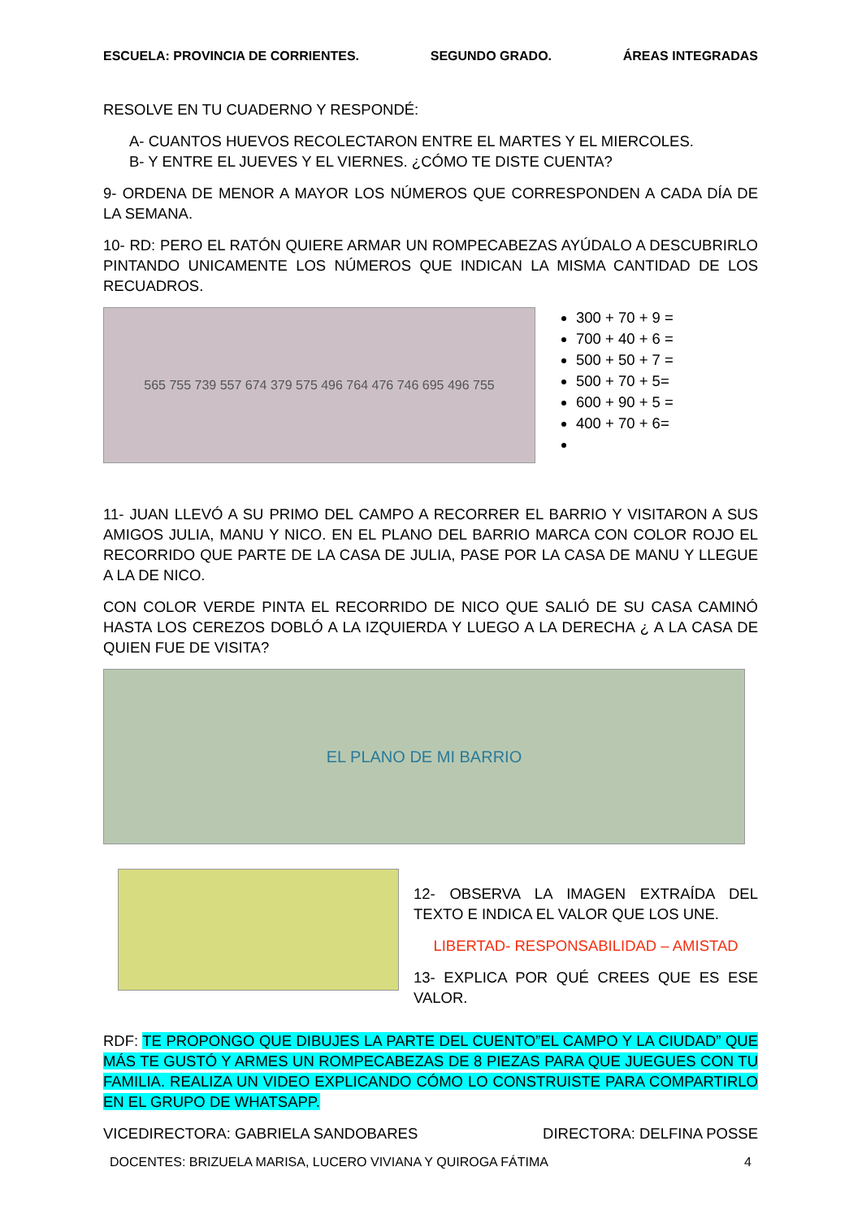ESCUELA: PROVINCIA DE CORRIENTES. SEGUNDO GRADO. ÁREAS INTEGRADAS
RESOLVE EN TU CUADERNO Y RESPONDÉ:
A- CUANTOS HUEVOS RECOLECTARON ENTRE EL MARTES Y EL MIERCOLES.
B- Y ENTRE EL JUEVES Y EL VIERNES. ¿CÓMO TE DISTE CUENTA?
9- ORDENA DE MENOR A MAYOR LOS NÚMEROS QUE CORRESPONDEN A CADA DÍA DE LA SEMANA.
10- RD: PERO EL RATÓN QUIERE ARMAR UN ROMPECABEZAS AYÚDALO A DESCUBRIRLO PINTANDO UNICAMENTE LOS NÚMEROS QUE INDICAN LA MISMA CANTIDAD DE LOS RECUADROS.
565 755 739 557 674 379 575 496 764 476 746 695 496 755
300 + 70 + 9 =
700 + 40 + 6 =
500 + 50 + 7 =
500 + 70 + 5=
600 + 90 + 5 =
400 + 70 + 6=
11- JUAN LLEVÓ A SU PRIMO DEL CAMPO A RECORRER EL BARRIO Y VISITARON A SUS AMIGOS JULIA, MANU Y NICO. EN EL PLANO DEL BARRIO MARCA CON COLOR ROJO EL RECORRIDO QUE PARTE DE LA CASA DE JULIA, PASE POR LA CASA DE MANU Y LLEGUE A LA DE NICO.
CON COLOR VERDE PINTA EL RECORRIDO DE NICO QUE SALIÓ DE SU CASA CAMINÓ HASTA LOS CEREZOS DOBLÓ A LA IZQUIERDA Y LUEGO A LA DERECHA ¿ A LA CASA DE QUIEN FUE DE VISITA?
EL PLANO DE MI BARRIO
12- OBSERVA LA IMAGEN EXTRAÍDA DEL TEXTO E INDICA EL VALOR QUE LOS UNE.
LIBERTAD- RESPONSABILIDAD – AMISTAD
13- EXPLICA POR QUÉ CREES QUE ES ESE VALOR.
RDF: TE PROPONGO QUE DIBUJES LA PARTE DEL CUENTO”EL CAMPO Y LA CIUDAD” QUE MÁS TE GUSTÓ Y ARMES UN ROMPECABEZAS DE 8 PIEZAS PARA QUE JUEGUES CON TU FAMILIA. REALIZA UN VIDEO EXPLICANDO CÓMO LO CONSTRUISTE PARA COMPARTIRLO EN EL GRUPO DE WHATSAPP.
VICEDIRECTORA: GABRIELA SANDOBARES DIRECTORA: DELFINA POSSE
DOCENTES: BRIZUELA MARISA, LUCERO VIVIANA Y QUIROGA FÁTIMA 4